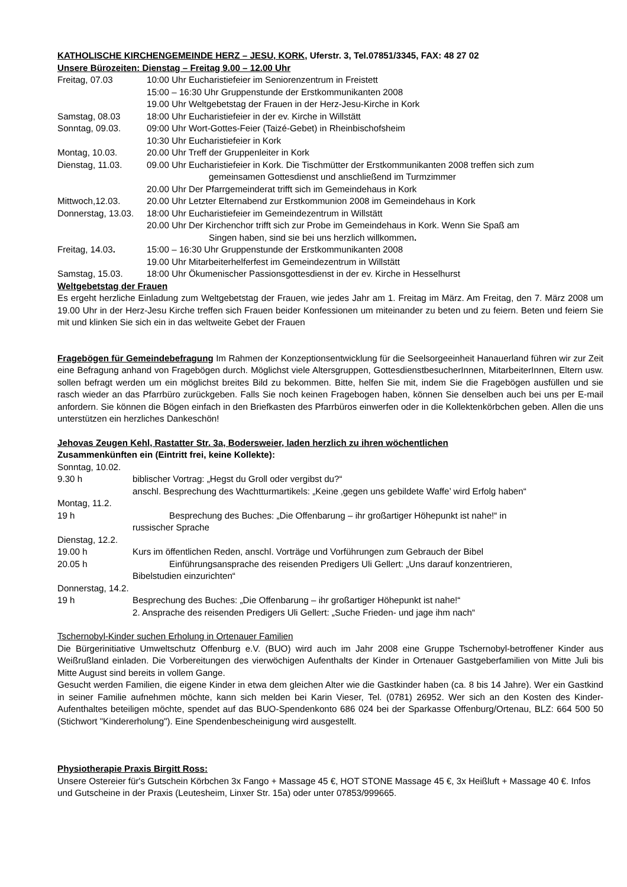KATHOLISCHE KIRCHENGEMEINDE HERZ – JESU, KORK, Uferstr. 3, Tel.07851/3345, FAX: 48 27 02
Unsere Bürozeiten: Dienstag – Freitag 9.00 – 12.00 Uhr
Freitag, 07.03 10:00 Uhr Eucharistiefeier im Seniorenzentrum in Freistett
15:00 – 16:30 Uhr Gruppenstunde der Erstkommunikanten 2008
19.00 Uhr Weltgebetstag der Frauen in der Herz-Jesu-Kirche in Kork
Samstag, 08.03 18:00 Uhr Eucharistiefeier in der ev. Kirche in Willstätt
Sonntag, 09.03. 09:00 Uhr Wort-Gottes-Feier (Taizé-Gebet) in Rheinbischofsheim
10:30 Uhr Eucharistiefeier in Kork
Montag, 10.03. 20.00 Uhr Treff der Gruppenleiter in Kork
Dienstag, 11.03. 09.00 Uhr Eucharistiefeier in Kork. Die Tischmütter der Erstkommunikanten 2008 treffen sich zum
gemeinsamen Gottesdienst und anschließend im Turmzimmer
20.00 Uhr Der Pfarrgemeinderat trifft sich im Gemeindehaus in Kork
Mittwoch,12.03. 20.00 Uhr Letzter Elternabend zur Erstkommunion 2008 im Gemeindehaus in Kork
Donnerstag, 13.03.
18:00 Uhr Eucharistiefeier im Gemeindezentrum in Willstätt
20.00 Uhr Der Kirchenchor trifft sich zur Probe im Gemeindehaus in Kork. Wenn Sie Spaß am
Singen haben, sind sie bei uns herzlich willkommen.
Freitag, 14.03. 15:00 – 16:30 Uhr Gruppenstunde der Erstkommunikanten 2008
19.00 Uhr Mitarbeiterhelferfest im Gemeindezentrum in Willstätt
Samstag, 15.03. 18:00 Uhr Ökumenischer Passionsgottesdienst in der ev. Kirche in Hesselhurst
Weltgebetstag der Frauen
Es ergeht herzliche Einladung zum Weltgebetstag der Frauen, wie jedes Jahr am 1. Freitag im März. Am Freitag, den 7. März 2008 um 19.00 Uhr in der Herz-Jesu Kirche treffen sich Frauen beider Konfessionen um miteinander zu beten und zu feiern. Beten und feiern Sie mit und klinken Sie sich ein in das weltweite Gebet der Frauen
Fragebögen für Gemeindebefragung Im Rahmen der Konzeptionsentwicklung für die Seelsorgeeinheit Hanauerland führen wir zur Zeit eine Befragung anhand von Fragebögen durch. Möglichst viele Altersgruppen, GottesdienstbesucherInnen, MitarbeiterInnen, Eltern usw. sollen befragt werden um ein möglichst breites Bild zu bekommen. Bitte, helfen Sie mit, indem Sie die Fragebögen ausfüllen und sie rasch wieder an das Pfarrbüro zurückgeben. Falls Sie noch keinen Fragebogen haben, können Sie denselben auch bei uns per E-mail anfordern. Sie können die Bögen einfach in den Briefkasten des Pfarrbüros einwerfen oder in die Kollektenkörbchen geben. Allen die uns unterstützen ein herzliches Dankeschön!
Jehovas Zeugen Kehl, Rastatter Str. 3a, Bodersweier, laden herzlich zu ihren wöchentlichen
Zusammenkünften ein (Eintritt frei, keine Kollekte):
Sonntag, 10.02.
9.30 h biblischer Vortrag: „Hegst du Groll oder vergibst du?“
anschl. Besprechung des Wachtturmartikels: „Keine ‚gegen uns gebildete Waffe’ wird Erfolg haben“
Montag, 11.2.
19 h Besprechung des Buches: „Die Offenbarung – ihr großartiger Höhepunkt ist nahe!“ in
russischer Sprache
Dienstag, 12.2.
19.00 h Kurs im öffentlichen Reden, anschl. Vorträge und Vorführungen zum Gebrauch der Bibel
20.05 h Einführungsansprache des reisenden Predigers Uli Gellert: „Uns darauf konzentrieren,
Bibelstudien einzurichten“
Donnerstag, 14.2.
19 h Besprechung des Buches: „Die Offenbarung – ihr großartiger Höhepunkt ist nahe!“
2. Ansprache des reisenden Predigers Uli Gellert: „Suche Frieden- und jage ihm nach“
Tschernobyl-Kinder suchen Erholung in Ortenauer Familien
Die Bürgerinitiative Umweltschutz Offenburg e.V. (BUO) wird auch im Jahr 2008 eine Gruppe Tschernobyl-betroffener Kinder aus Weißrußland einladen. Die Vorbereitungen des vierwöchigen Aufenthalts der Kinder in Ortenauer Gastgeberfamilien von Mitte Juli bis Mitte August sind bereits in vollem Gange.
Gesucht werden Familien, die eigene Kinder in etwa dem gleichen Alter wie die Gastkinder haben (ca. 8 bis 14 Jahre). Wer ein Gastkind in seiner Familie aufnehmen möchte, kann sich melden bei Karin Vieser, Tel. (0781) 26952. Wer sich an den Kosten des Kinder-Aufenthaltes beteiligen möchte, spendet auf das BUO-Spendenkonto 686 024 bei der Sparkasse Offenburg/Ortenau, BLZ: 664 500 50 (Stichwort "Kindererholung"). Eine Spendenbescheinigung wird ausgestellt.
Physiotherapie Praxis Birgitt Ross:
Unsere Ostereier für's Gutschein Körbchen 3x Fango + Massage 45 €, HOT STONE Massage 45 €, 3x Heißluft + Massage 40 €. Infos und Gutscheine in der Praxis (Leutesheim, Linxer Str. 15a) oder unter 07853/999665.